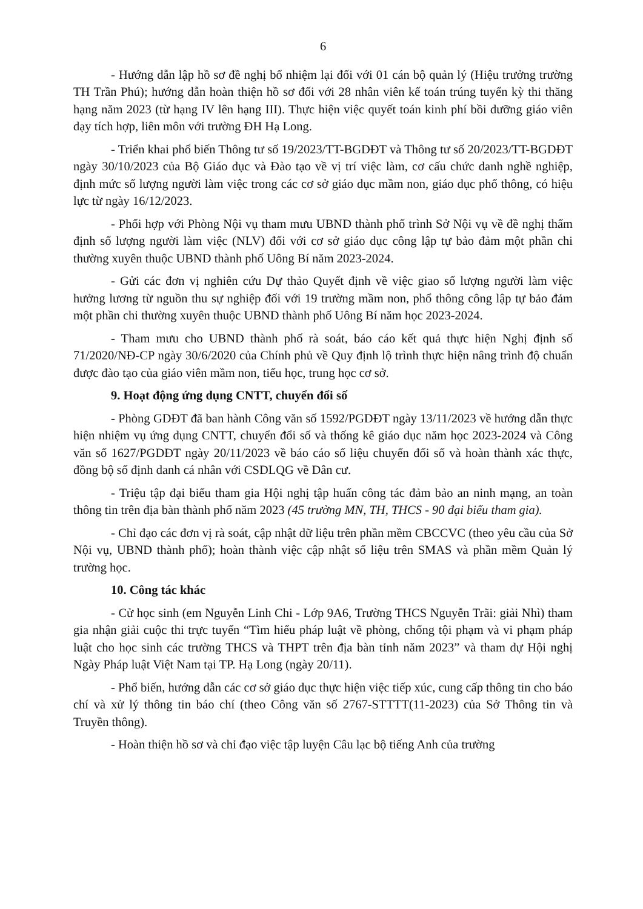6
- Hướng dẫn lập hồ sơ đề nghị bổ nhiệm lại đối với 01 cán bộ quản lý (Hiệu trưởng trường TH Trần Phú); hướng dẫn hoàn thiện hồ sơ đối với 28 nhân viên kế toán trúng tuyển kỳ thi thăng hạng năm 2023 (từ hạng IV lên hạng III). Thực hiện việc quyết toán kinh phí bồi dưỡng giáo viên dạy tích hợp, liên môn với trường ĐH Hạ Long.
- Triển khai phổ biến Thông tư số 19/2023/TT-BGDĐT và Thông tư số 20/2023/TT-BGDĐT ngày 30/10/2023 của Bộ Giáo dục và Đào tạo về vị trí việc làm, cơ cấu chức danh nghề nghiệp, định mức số lượng người làm việc trong các cơ sở giáo dục mầm non, giáo dục phổ thông, có hiệu lực từ ngày 16/12/2023.
- Phối hợp với Phòng Nội vụ tham mưu UBND thành phố trình Sở Nội vụ về đề nghị thẩm định số lượng người làm việc (NLV) đối với cơ sở giáo dục công lập tự bảo đảm một phần chi thường xuyên thuộc UBND thành phố Uông Bí năm 2023-2024.
- Gửi các đơn vị nghiên cứu Dự thảo Quyết định về việc giao số lượng người làm việc hưởng lương từ nguồn thu sự nghiệp đối với 19 trường mầm non, phổ thông công lập tự bảo đảm một phần chi thường xuyên thuộc UBND thành phố Uông Bí năm học 2023-2024.
- Tham mưu cho UBND thành phố rà soát, báo cáo kết quả thực hiện Nghị định số 71/2020/NĐ-CP ngày 30/6/2020 của Chính phủ về Quy định lộ trình thực hiện nâng trình độ chuẩn được đào tạo của giáo viên mầm non, tiểu học, trung học cơ sở.
9. Hoạt động ứng dụng CNTT, chuyển đổi số
- Phòng GDĐT đã ban hành Công văn số 1592/PGDĐT ngày 13/11/2023 về hướng dẫn thực hiện nhiệm vụ ứng dụng CNTT, chuyển đổi số và thống kê giáo dục năm học 2023-2024 và Công văn số 1627/PGDĐT ngày 20/11/2023 về báo cáo số liệu chuyển đổi số và hoàn thành xác thực, đồng bộ số định danh cá nhân với CSDLQG về Dân cư.
- Triệu tập đại biểu tham gia Hội nghị tập huấn công tác đảm bảo an ninh mạng, an toàn thông tin trên địa bàn thành phố năm 2023 (45 trường MN, TH, THCS - 90 đại biểu tham gia).
- Chỉ đạo các đơn vị rà soát, cập nhật dữ liệu trên phần mềm CBCCVC (theo yêu cầu của Sở Nội vụ, UBND thành phố); hoàn thành việc cập nhật số liệu trên SMAS và phần mềm Quản lý trường học.
10. Công tác khác
- Cử học sinh (em Nguyễn Linh Chi - Lớp 9A6, Trường THCS Nguyễn Trãi: giải Nhì) tham gia nhận giải cuộc thi trực tuyến “Tìm hiểu pháp luật về phòng, chống tội phạm và vi phạm pháp luật cho học sinh các trường THCS và THPT trên địa bàn tỉnh năm 2023” và tham dự Hội nghị Ngày Pháp luật Việt Nam tại TP. Hạ Long (ngày 20/11).
- Phổ biến, hướng dẫn các cơ sở giáo dục thực hiện việc tiếp xúc, cung cấp thông tin cho báo chí và xử lý thông tin báo chí (theo Công văn số 2767-STTTT(11-2023) của Sở Thông tin và Truyền thông).
- Hoàn thiện hồ sơ và chỉ đạo việc tập luyện Câu lạc bộ tiếng Anh của trường